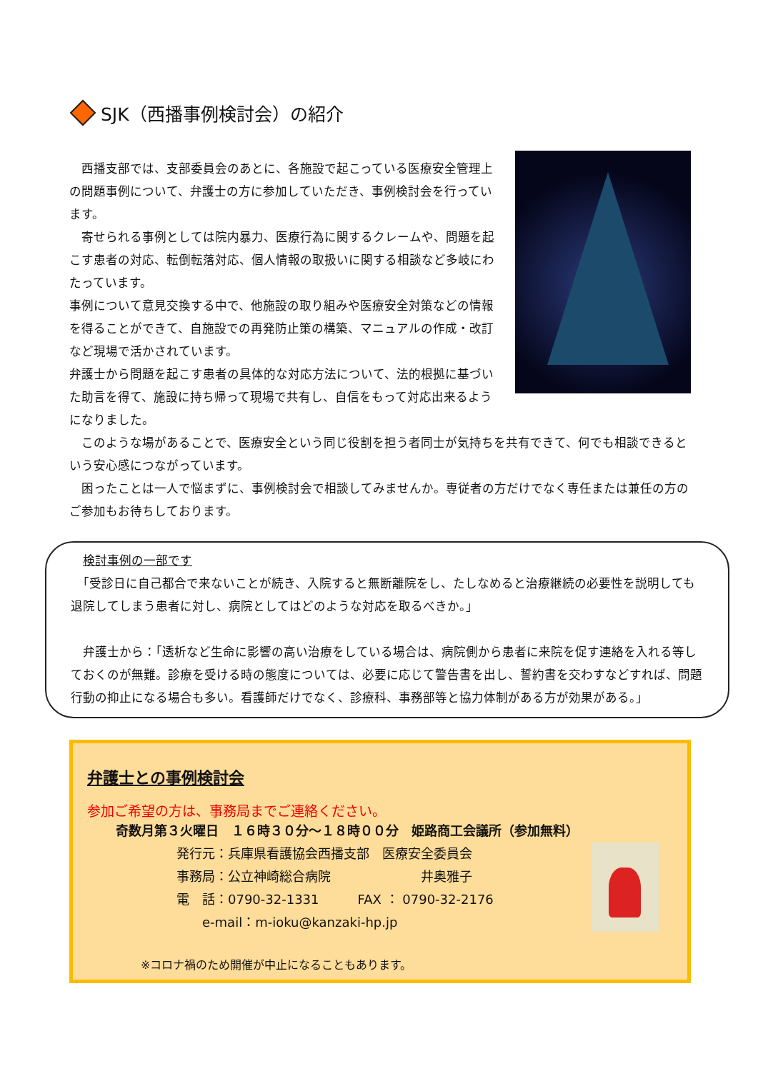SJK（西播事例検討会）の紹介
　西播支部では、支部委員会のあとに、各施設で起こっている医療安全管理上の問題事例について、弁護士の方に参加していただき、事例検討会を行っています。
　寄せられる事例としては院内暴力、医療行為に関するクレームや、問題を起こす患者の対応、転倒転落対応、個人情報の取扱いに関する相談など多岐にわたっています。
事例について意見交換する中で、他施設の取り組みや医療安全対策などの情報を得ることができて、自施設での再発防止策の構築、マニュアルの作成・改訂など現場で活かされています。
弁護士から問題を起こす患者の具体的な対応方法について、法的根拠に基づいた助言を得て、施設に持ち帰って現場で共有し、自信をもって対応出来るようになりました。
　このような場があることで、医療安全という同じ役割を担う者同士が気持ちを共有できて、何でも相談できるという安心感につながっています。
　困ったことは一人で悩まずに、事例検討会で相談してみませんか。専従者の方だけでなく専任または兼任の方のご参加もお待ちしております。
　検討事例の一部です
　「受診日に自己都合で来ないことが続き、入院すると無断離院をし、たしなめると治療継続の必要性を説明しても退院してしまう患者に対し、病院としてはどのような対応を取るべきか。」
　弁護士から：「透析など生命に影響の高い治療をしている場合は、病院側から患者に来院を促す連絡を入れる等しておくのが無難。診療を受ける時の態度については、必要に応じて警告書を出し、誓約書を交わすなどすれば、問題行動の抑止になる場合も多い。看護師だけでなく、診療科、事務部等と協力体制がある方が効果がある。」
弁護士との事例検討会
参加ご希望の方は、事務局までご連絡ください。
奇数月第３火曜日　１６時３０分～１８時００分　姫路商工会議所（参加無料）
発行元：兵庫県看護協会西播支部　医療安全委員会
事務局：公立神崎総合病院　　　　　　　井奥雅子
電　話：0790-32-1331　　　FAX ： 0790-32-2176
　　e-mail：m-ioku@kanzaki-hp.jp
※コロナ禍のため開催が中止になることもあります。